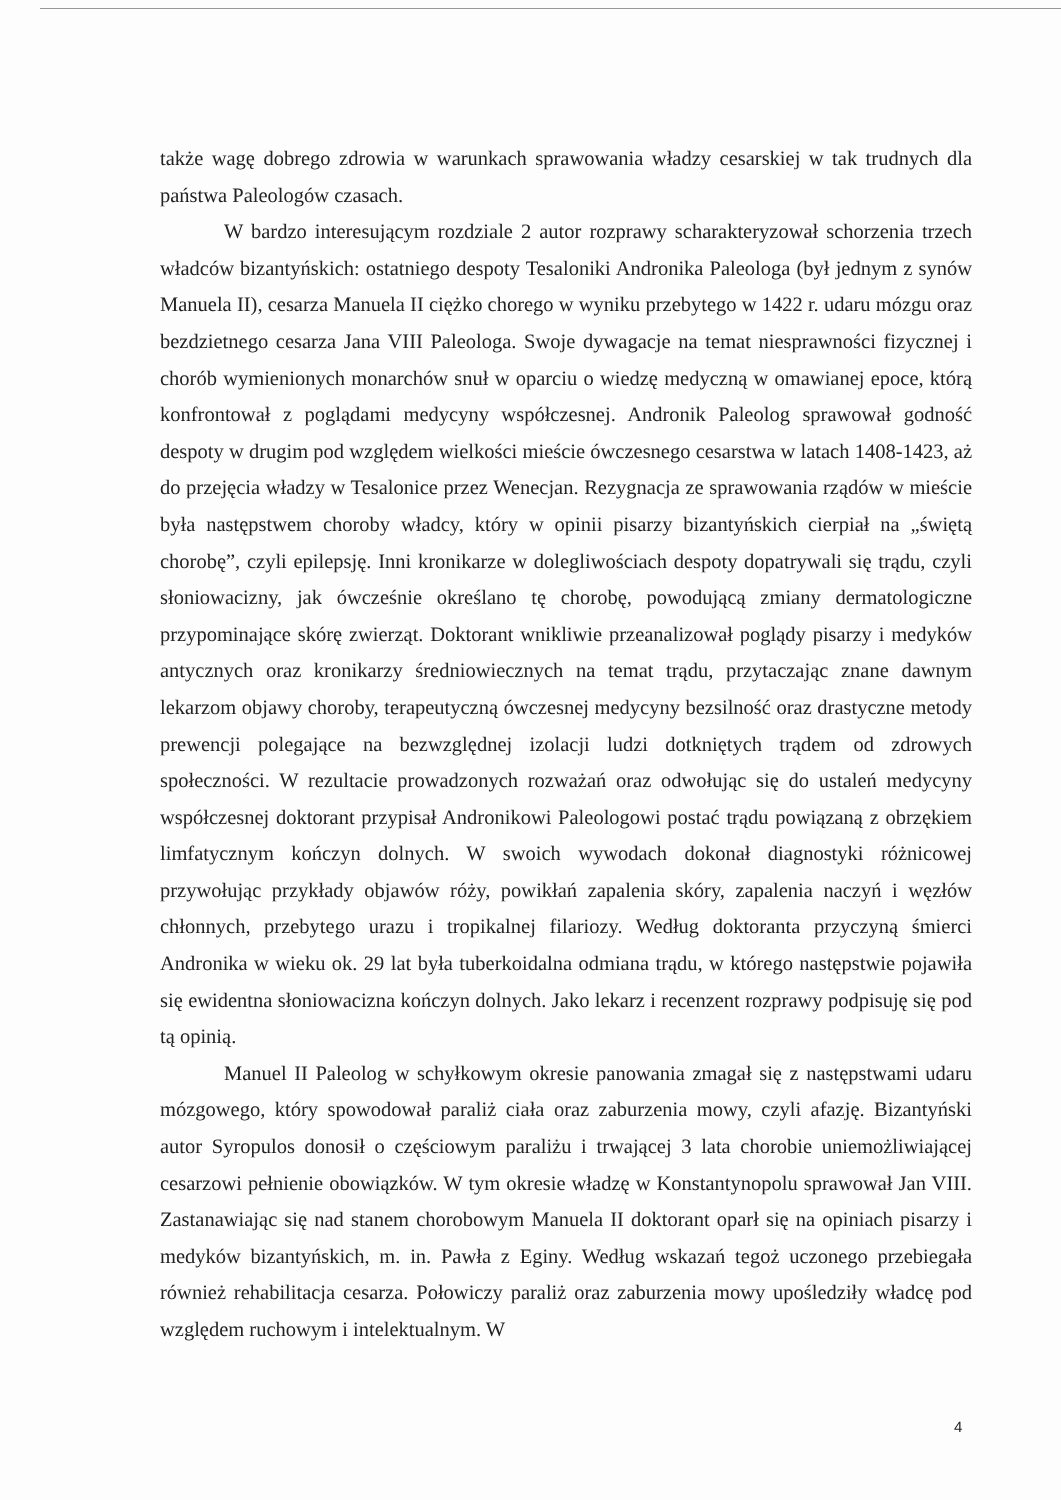także wagę dobrego zdrowia w warunkach sprawowania władzy cesarskiej w tak trudnych dla państwa Paleologów czasach.
W bardzo interesującym rozdziale 2 autor rozprawy scharakteryzował schorzenia trzech władców bizantyńskich: ostatniego despoty Tesaloniki Andronika Paleologa (był jednym z synów Manuela II), cesarza Manuela II ciężko chorego w wyniku przebytego w 1422 r. udaru mózgu oraz bezdzietnego cesarza Jana VIII Paleologa. Swoje dywagacje na temat niesprawności fizycznej i chorób wymienionych monarchów snuł w oparciu o wiedzę medyczną w omawianej epoce, którą konfrontował z poglądami medycyny współczesnej. Andronik Paleolog sprawował godność despoty w drugim pod względem wielkości mieście ówczesnego cesarstwa w latach 1408-1423, aż do przejęcia władzy w Tesalonice przez Wenecjan. Rezygnacja ze sprawowania rządów w mieście była następstwem choroby władcy, który w opinii pisarzy bizantyńskich cierpiał na „świętą chorobę”, czyli epilepsję. Inni kronikarze w dolegliwościach despoty dopatrywali się trądu, czyli słoniowacizny, jak ówcześnie określano tę chorobę, powodującą zmiany dermatologiczne przypominające skórę zwierząt. Doktorant wnikliwie przeanalizował poglądy pisarzy i medyków antycznych oraz kronikarzy średniowiecznych na temat trądu, przytaczając znane dawnym lekarzom objawy choroby, terapeutyczną ówczesnej medycyny bezsilność oraz drastyczne metody prewencji polegające na bezwzględnej izolacji ludzi dotkniętych trądem od zdrowych społeczności. W rezultacie prowadzonych rozważań oraz odwołując się do ustaleń medycyny współczesnej doktorant przypisał Andronikowi Paleologowi postać trądu powiązaną z obrzękiem limfatycznym kończyn dolnych. W swoich wywodach dokonał diagnostyki różnicowej przywołując przykłady objawów róży, powikłań zapalenia skóry, zapalenia naczyń i węzłów chłonnych, przebytego urazu i tropikalnej filariozy. Według doktoranta przyczyną śmierci Andronika w wieku ok. 29 lat była tuberkoidalna odmiana trądu, w którego następstwie pojawiła się ewidentna słoniowacizna kończyn dolnych. Jako lekarz i recenzent rozprawy podpisuję się pod tą opinią.
Manuel II Paleolog w schyłkowym okresie panowania zmagał się z następstwami udaru mózgowego, który spowodował paraliż ciała oraz zaburzenia mowy, czyli afazję. Bizantyński autor Syropulos donosił o częściowym paraliżu i trwającej 3 lata chorobie uniemożliwiającej cesarzowi pełnienie obowiązków. W tym okresie władzę w Konstantynopolu sprawował Jan VIII. Zastanawiając się nad stanem chorobowym Manuela II doktorant oparł się na opiniach pisarzy i medyków bizantyńskich, m. in. Pawła z Eginy. Według wskazań tegoż uczonego przebiegała również rehabilitacja cesarza. Połowiczy paraliż oraz zaburzenia mowy upośledziły władcę pod względem ruchowym i intelektualnym. W
4